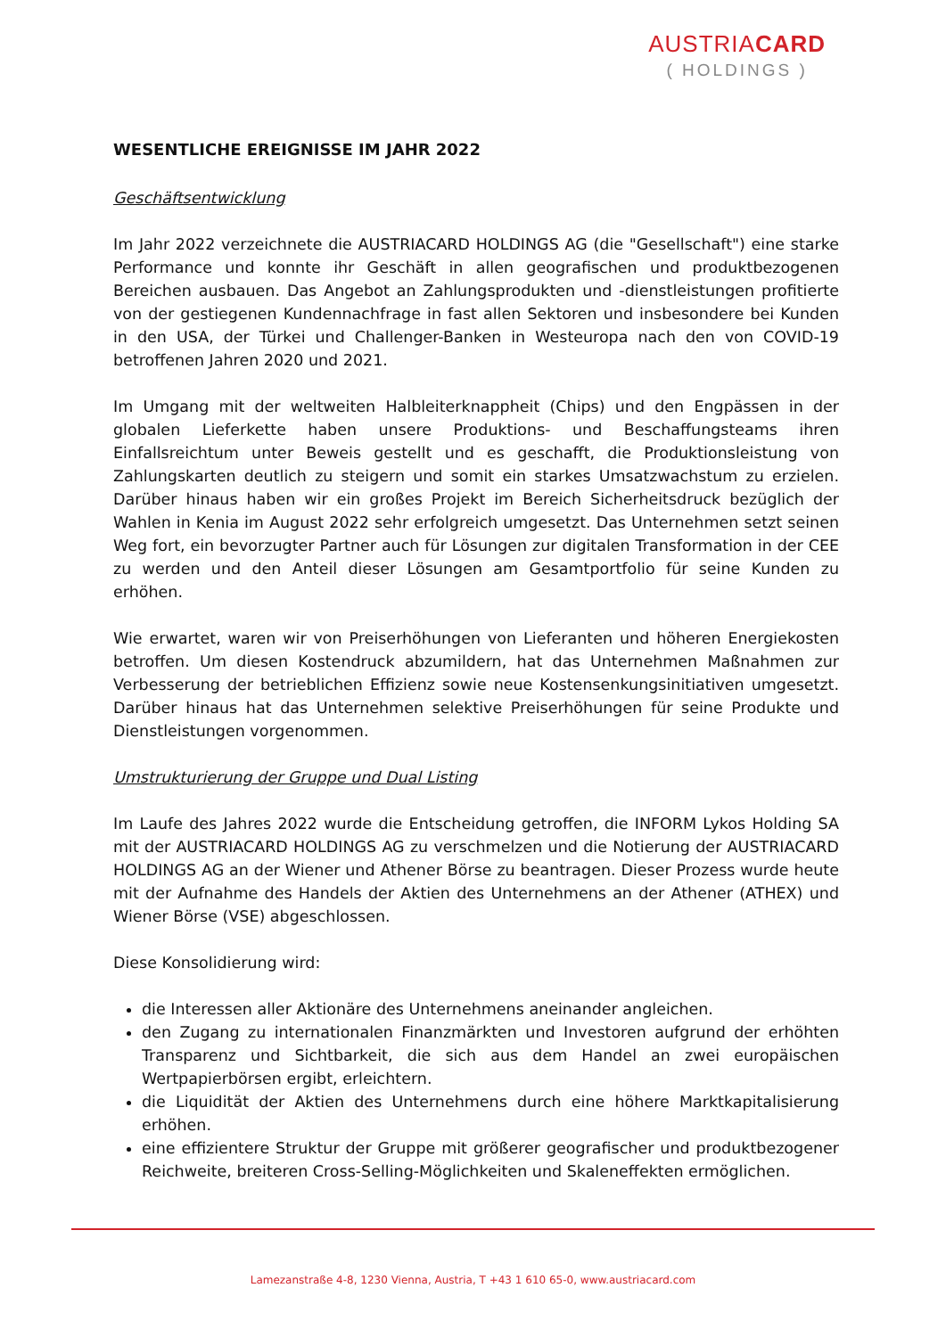AUSTRIACARD
( HOLDINGS )
WESENTLICHE EREIGNISSE IM JAHR 2022
Geschäftsentwicklung
Im Jahr 2022 verzeichnete die AUSTRIACARD HOLDINGS AG (die "Gesellschaft") eine starke Performance und konnte ihr Geschäft in allen geografischen und produktbezogenen Bereichen ausbauen. Das Angebot an Zahlungsprodukten und -dienstleistungen profitierte von der gestiegenen Kundennachfrage in fast allen Sektoren und insbesondere bei Kunden in den USA, der Türkei und Challenger-Banken in Westeuropa nach den von COVID-19 betroffenen Jahren 2020 und 2021.
Im Umgang mit der weltweiten Halbleiterknappheit (Chips) und den Engpässen in der globalen Lieferkette haben unsere Produktions- und Beschaffungsteams ihren Einfallsreichtum unter Beweis gestellt und es geschafft, die Produktionsleistung von Zahlungskarten deutlich zu steigern und somit ein starkes Umsatzwachstum zu erzielen. Darüber hinaus haben wir ein großes Projekt im Bereich Sicherheitsdruck bezüglich der Wahlen in Kenia im August 2022 sehr erfolgreich umgesetzt. Das Unternehmen setzt seinen Weg fort, ein bevorzugter Partner auch für Lösungen zur digitalen Transformation in der CEE zu werden und den Anteil dieser Lösungen am Gesamtportfolio für seine Kunden zu erhöhen.
Wie erwartet, waren wir von Preiserhöhungen von Lieferanten und höheren Energiekosten betroffen. Um diesen Kostendruck abzumildern, hat das Unternehmen Maßnahmen zur Verbesserung der betrieblichen Effizienz sowie neue Kostensenkungsinitiativen umgesetzt. Darüber hinaus hat das Unternehmen selektive Preiserhöhungen für seine Produkte und Dienstleistungen vorgenommen.
Umstrukturierung der Gruppe und Dual Listing
Im Laufe des Jahres 2022 wurde die Entscheidung getroffen, die INFORM Lykos Holding SA mit der AUSTRIACARD HOLDINGS AG zu verschmelzen und die Notierung der AUSTRIACARD HOLDINGS AG an der Wiener und Athener Börse zu beantragen. Dieser Prozess wurde heute mit der Aufnahme des Handels der Aktien des Unternehmens an der Athener (ATHEX) und Wiener Börse (VSE) abgeschlossen.
Diese Konsolidierung wird:
die Interessen aller Aktionäre des Unternehmens aneinander angleichen.
den Zugang zu internationalen Finanzmärkten und Investoren aufgrund der erhöhten Transparenz und Sichtbarkeit, die sich aus dem Handel an zwei europäischen Wertpapierbörsen ergibt, erleichtern.
die Liquidität der Aktien des Unternehmens durch eine höhere Marktkapitalisierung erhöhen.
eine effizientere Struktur der Gruppe mit größerer geografischer und produktbezogener Reichweite, breiteren Cross-Selling-Möglichkeiten und Skaleneffekten ermöglichen.
Lamezanstraße 4-8, 1230 Vienna, Austria, T +43 1 610 65-0, www.austriacard.com